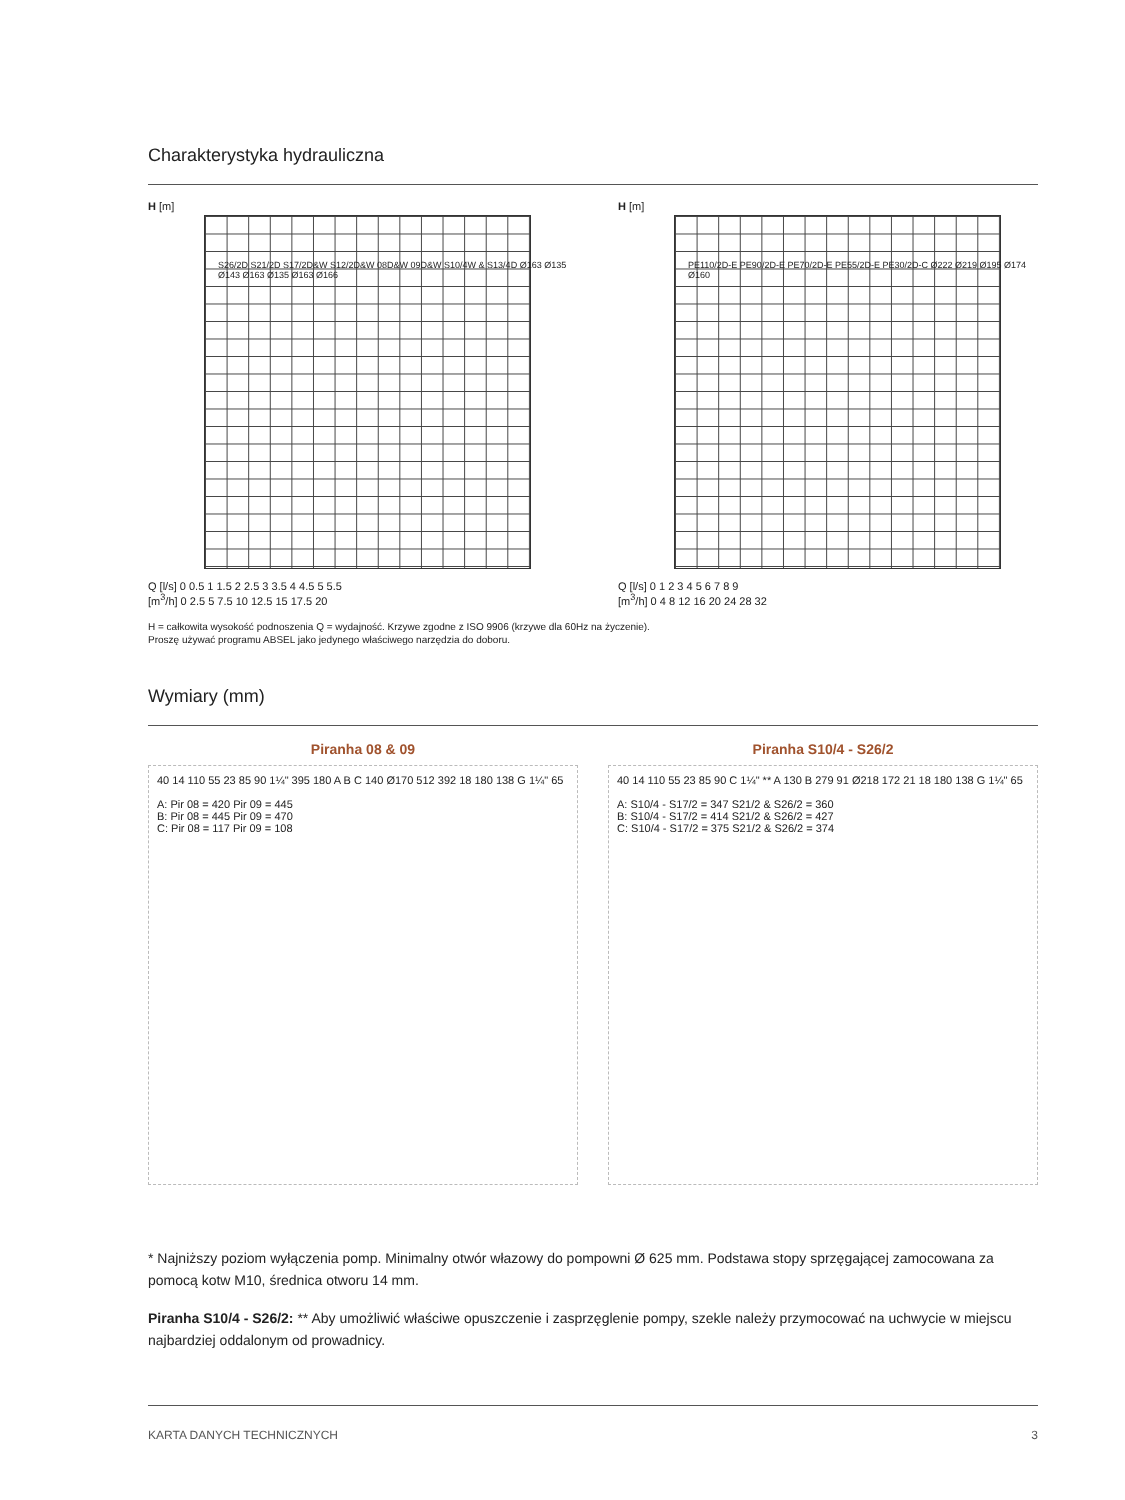Charakterystyka hydrauliczna
H [m]
Q [l/s] 0 0.5 1 1.5 2 2.5 3 3.5 4 4.5 5 5.5
[m<sup>3</sup>/h] 0 2.5 5 7.5 10 12.5 15 17.5 20
S26/2D S21/2D S17/2D&W S12/2D&W 08D&W 09D&W S10/4W & S13/4D Ø163 Ø135 Ø143 Ø163 Ø135 Ø163 Ø166
H [m]
Q [l/s] 0 1 2 3 4 5 6 7 8 9
[m<sup>3</sup>/h] 0 4 8 12 16 20 24 28 32
PE110/2D-E PE90/2D-E PE70/2D-E PE55/2D-E PE30/2D-C Ø222 Ø219 Ø195 Ø174 Ø160
H = całkowita wysokość podnoszenia Q = wydajność. Krzywe zgodne z ISO 9906 (krzywe dla 60Hz na życzenie).
Proszę używać programu ABSEL jako jedynego właściwego narzędzia do doboru.
Wymiary (mm)
Piranha 08 & 09
40 14 110 55 23 85 90 1¼" 395 180 A B C 140 Ø170 512 392 18 180 138 G 1¼" 65
A: Pir 08 = 420 Pir 09 = 445
B: Pir 08 = 445 Pir 09 = 470
C: Pir 08 = 117 Pir 09 = 108
Piranha S10/4 - S26/2
40 14 110 55 23 85 90 C 1¼" ** A 130 B 279 91 Ø218 172 21 18 180 138 G 1¼" 65
A: S10/4 - S17/2 = 347 S21/2 & S26/2 = 360
B: S10/4 - S17/2 = 414 S21/2 & S26/2 = 427
C: S10/4 - S17/2 = 375 S21/2 & S26/2 = 374
* Najniższy poziom wyłączenia pomp. Minimalny otwór włazowy do pompowni Ø 625 mm. Podstawa stopy sprzęgającej zamocowana za pomocą kotw M10, średnica otworu 14 mm.
Piranha S10/4 - S26/2: ** Aby umożliwić właściwe opuszczenie i zasprzęglenie pompy, szekle należy przymocować na uchwycie w miejscu najbardziej oddalonym od prowadnicy.
KARTA DANYCH TECHNICZNYCH 3